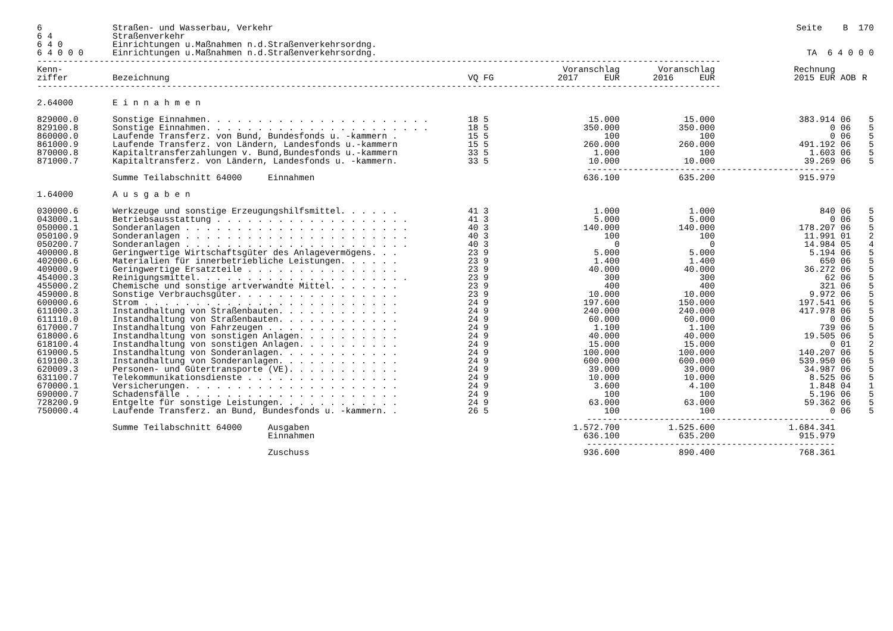| 6 | Straßen- und Wasserbau, Verkehr | Seite B 170 |
| 6 4 | Straßenverkehr | |
| 6 4 0 | Einrichtungen u.Maßnahmen n.d.Straßenverkehrsordng. | |
| 6 4 0 0 0 | Einrichtungen u.Maßnahmen n.d.Straßenverkehrsordng. | TA 6 4 0 0 0 |
| ------------------------------------------------------------------------------------------------------------------------------------ | | |
| Kenn- ziffer | Bezeichnung | VQ FG | Voranschlag 2017 EUR | Voranschlag 2016 EUR | Rechnung 2015 EUR | AOB | R |
| --- | --- | --- | --- | --- | --- | --- | --- |
| ------------------------------------------------------------------------------------------------------------------------------------ | | | | | | | |
| 2.64000 | E i n n a h m e n | | | | | | |
| 829000.0 | Sonstige Einnahmen. . . . . . . . . . . . . . . . . . . . . . | 18 5 | 15.000 | 15.000 | 383.914 | 06 | 5 |
| 829100.8 | Sonstige Einnahmen. . . . . . . . . . . . . . . . . . . . . . | 18 5 | 350.000 | 350.000 | 0 | 06 | 5 |
| 860000.0 | Laufende Transferz. von Bund, Bundesfonds u. -kammern . | 15 5 | 100 | 100 | 0 | 06 | 5 |
| 861000.9 | Laufende Transferz. von Ländern, Landesfonds u.-kammern | 15 5 | 260.000 | 260.000 | 491.192 | 06 | 5 |
| 870000.8 | Kapitaltransferzahlungen v. Bund,Bundesfonds u.-kammern | 33 5 | 1.000 | 100 | 1.603 | 06 | 5 |
| 871000.7 | Kapitaltransferz. von Ländern, Landesfonds u. -kammern. | 33 5 | 10.000 | 10.000 | 39.269 | 06 | 5 |
| | | | ------------------------------------------------ | | | | |
| | Summe Teilabschnitt 64000 Einnahmen | | 636.100 | 635.200 | 915.979 | | |
| 1.64000 | A u s g a b e n | | | | | | |
| 030000.6 | Werkzeuge und sonstige Erzeugungshilfsmittel. . . . . . | 41 3 | 1.000 | 1.000 | 840 | 06 | 5 |
| 043000.1 | Betriebsausstattung . . . . . . . . . . . . . . . . . . . | 41 3 | 5.000 | 5.000 | 0 | 06 | 5 |
| 050000.1 | Sonderanlagen . . . . . . . . . . . . . . . . . . . . . . | 40 3 | 140.000 | 140.000 | 178.207 | 06 | 5 |
| 050100.9 | Sonderanlagen . . . . . . . . . . . . . . . . . . . . . . | 40 3 | 100 | 100 | 11.991 | 01 | 2 |
| 050200.7 | Sonderanlagen . . . . . . . . . . . . . . . . . . . . . . | 40 3 | 0 | 0 | 14.984 | 05 | 4 |
| 400000.8 | Geringwertige Wirtschaftsgüter des Anlagevermögens. . . | 23 9 | 5.000 | 5.000 | 5.194 | 06 | 5 |
| 402000.6 | Materialien für innerbetriebliche Leistungen. . . . . . | 23 9 | 1.400 | 1.400 | 650 | 06 | 5 |
| 409000.9 | Geringwertige Ersatzteile . . . . . . . . . . . . . . . | 23 9 | 40.000 | 40.000 | 36.272 | 06 | 5 |
| 454000.3 | Reinigungsmittel. . . . . . . . . . . . . . . . . . . . . | 23 9 | 300 | 300 | 62 | 06 | 5 |
| 455000.2 | Chemische und sonstige artverwandte Mittel. . . . . . . | 23 9 | 400 | 400 | 321 | 06 | 5 |
| 459000.8 | Sonstige Verbrauchsgüter. . . . . . . . . . . . . . . . | 23 9 | 10.000 | 10.000 | 9.972 | 06 | 5 |
| 600000.6 | Strom . . . . . . . . . . . . . . . . . . . . . . . . . | 24 9 | 197.600 | 150.000 | 197.541 | 06 | 5 |
| 611000.3 | Instandhaltung von Straßenbauten. . . . . . . . . . . . | 24 9 | 240.000 | 240.000 | 417.978 | 06 | 5 |
| 611110.0 | Instandhaltung von Straßenbauten. . . . . . . . . . . . | 24 9 | 60.000 | 60.000 | 0 | 06 | 5 |
| 617000.7 | Instandhaltung von Fahrzeugen . . . . . . . . . . . . . | 24 9 | 1.100 | 1.100 | 739 | 06 | 5 |
| 618000.6 | Instandhaltung von sonstigen Anlagen. . . . . . . . . . | 24 9 | 40.000 | 40.000 | 19.505 | 06 | 5 |
| 618100.4 | Instandhaltung von sonstigen Anlagen. . . . . . . . . . | 24 9 | 15.000 | 15.000 | 0 | 01 | 2 |
| 619000.5 | Instandhaltung von Sonderanlagen. . . . . . . . . . . . | 24 9 | 100.000 | 100.000 | 140.207 | 06 | 5 |
| 619100.3 | Instandhaltung von Sonderanlagen. . . . . . . . . . . . | 24 9 | 600.000 | 600.000 | 539.950 | 06 | 5 |
| 620009.3 | Personen- und Gütertransporte (VE). . . . . . . . . . . | 24 9 | 39.000 | 39.000 | 34.987 | 06 | 5 |
| 631100.7 | Telekommunikationsdienste . . . . . . . . . . . . . . . | 24 9 | 10.000 | 10.000 | 8.525 | 06 | 5 |
| 670000.1 | Versicherungen. . . . . . . . . . . . . . . . . . . . . | 24 9 | 3.600 | 4.100 | 1.848 | 04 | 1 |
| 690000.7 | Schadensfälle . . . . . . . . . . . . . . . . . . . . . | 24 9 | 100 | 100 | 5.196 | 06 | 5 |
| 728200.9 | Entgelte für sonstige Leistungen. . . . . . . . . . . . | 24 9 | 63.000 | 63.000 | 59.362 | 06 | 5 |
| 750000.4 | Laufende Transferz. an Bund, Bundesfonds u. -kammern. . | 26 5 | 100 | 100 | 0 | 06 | 5 |
| | | | ------------------------------------------------ | | | | |
| | Summe Teilabschnitt 64000 Ausgaben | | 1.572.700 | 1.525.600 | 1.684.341 | | |
| | Einnahmen | | 636.100 | 635.200 | 915.979 | | |
| | | | ------------------------------------------------ | | | | |
| | Zuschuss | | 936.600 | 890.400 | 768.361 | | |